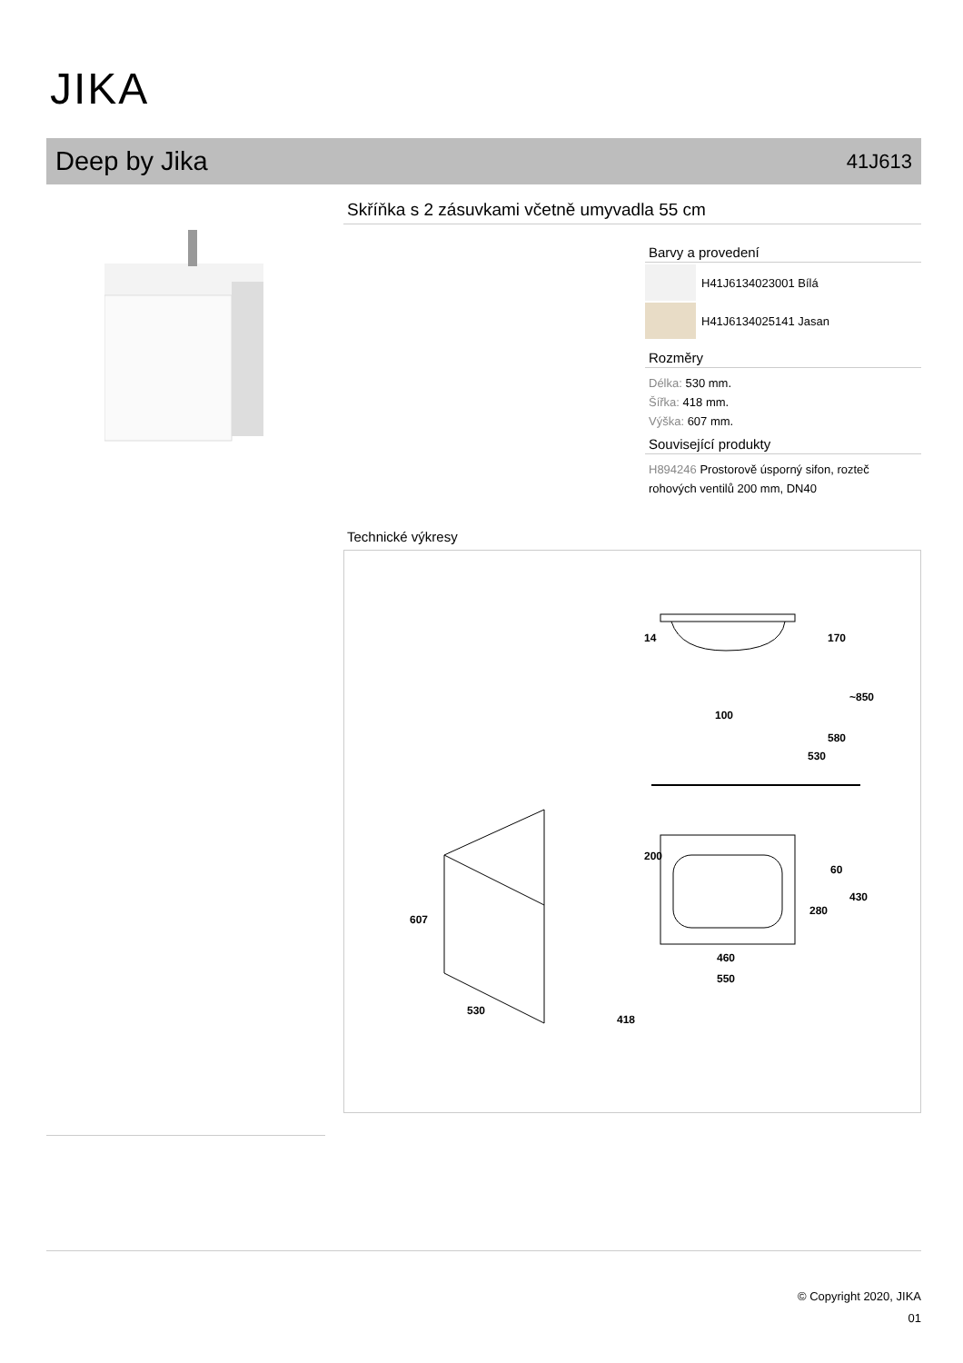JIKA
Deep by Jika
41J613
Skříňka s 2 zásuvkami včetně umyvadla 55 cm
Barvy a provedení
H41J6134023001 Bílá
H41J6134025141 Jasan
Rozměry
Délka: 530 mm.
Šířka: 418 mm.
Výška: 607 mm.
Související produkty
H894246 Prostorově úsporný sifon, rozteč rohových ventilů 200 mm, DN40
Technické výkresy
14
170
100
530
580
~850
200
60
280
430
460
550
607
530
418
© Copyright 2020, JIKA
01